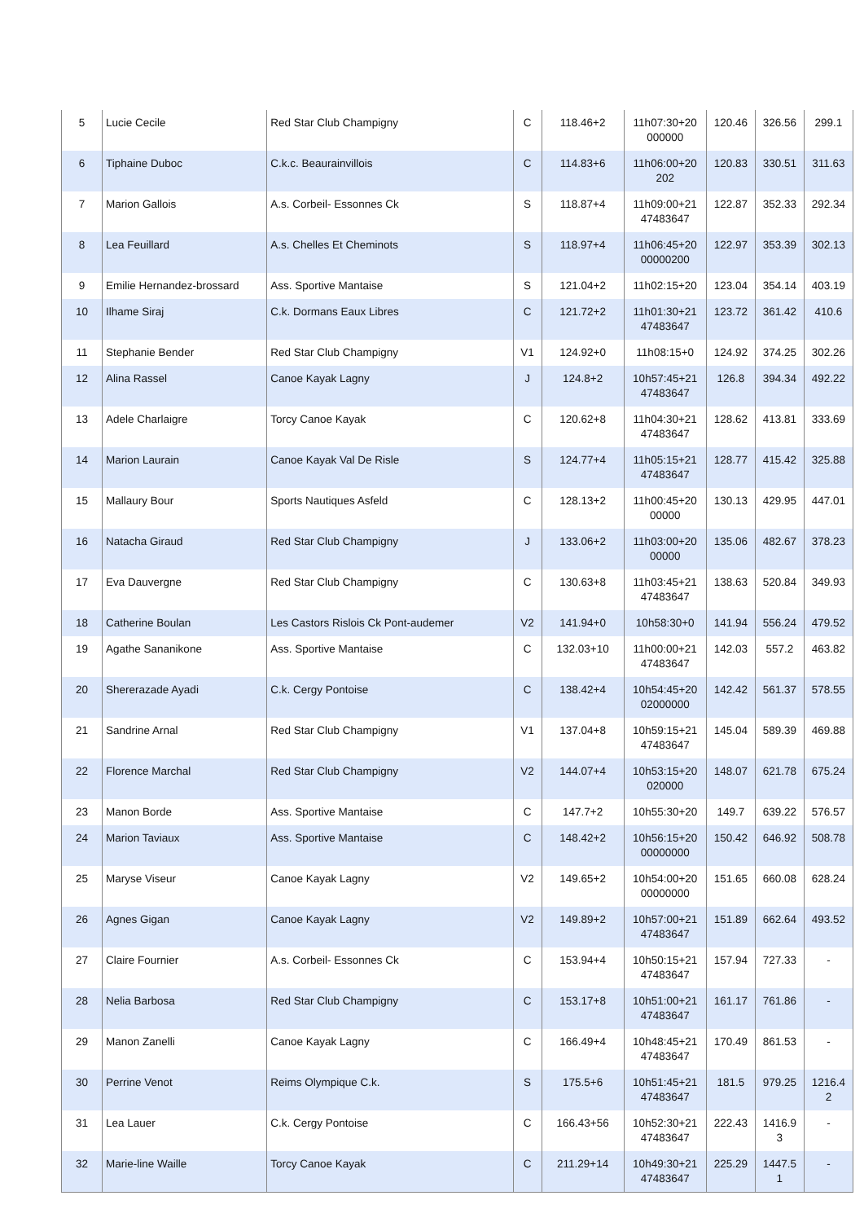| 5 | Lucie Cecile | Red Star Club Champigny | C | 118.46+2 | 11h07:30+20 000000 | 120.46 | 326.56 | 299.1 |
| 6 | Tiphaine Duboc | C.k.c. Beaurainvillois | C | 114.83+6 | 11h06:00+20 202 | 120.83 | 330.51 | 311.63 |
| 7 | Marion Gallois | A.s. Corbeil- Essonnes Ck | S | 118.87+4 | 11h09:00+21 47483647 | 122.87 | 352.33 | 292.34 |
| 8 | Lea Feuillard | A.s. Chelles Et Cheminots | S | 118.97+4 | 11h06:45+20 00000200 | 122.97 | 353.39 | 302.13 |
| 9 | Emilie Hernandez-brossard | Ass. Sportive Mantaise | S | 121.04+2 | 11h02:15+20 | 123.04 | 354.14 | 403.19 |
| 10 | Ilhame Siraj | C.k. Dormans Eaux Libres | C | 121.72+2 | 11h01:30+21 47483647 | 123.72 | 361.42 | 410.6 |
| 11 | Stephanie Bender | Red Star Club Champigny | V1 | 124.92+0 | 11h08:15+0 | 124.92 | 374.25 | 302.26 |
| 12 | Alina Rassel | Canoe Kayak Lagny | J | 124.8+2 | 10h57:45+21 47483647 | 126.8 | 394.34 | 492.22 |
| 13 | Adele Charlaigre | Torcy Canoe Kayak | C | 120.62+8 | 11h04:30+21 47483647 | 128.62 | 413.81 | 333.69 |
| 14 | Marion Laurain | Canoe Kayak Val De Risle | S | 124.77+4 | 11h05:15+21 47483647 | 128.77 | 415.42 | 325.88 |
| 15 | Mallaury Bour | Sports Nautiques Asfeld | C | 128.13+2 | 11h00:45+20 00000 | 130.13 | 429.95 | 447.01 |
| 16 | Natacha Giraud | Red Star Club Champigny | J | 133.06+2 | 11h03:00+20 00000 | 135.06 | 482.67 | 378.23 |
| 17 | Eva Dauvergne | Red Star Club Champigny | C | 130.63+8 | 11h03:45+21 47483647 | 138.63 | 520.84 | 349.93 |
| 18 | Catherine Boulan | Les Castors Rislois Ck Pont-audemer | V2 | 141.94+0 | 10h58:30+0 | 141.94 | 556.24 | 479.52 |
| 19 | Agathe Sananikone | Ass. Sportive Mantaise | C | 132.03+10 | 11h00:00+21 47483647 | 142.03 | 557.2 | 463.82 |
| 20 | Shererazade Ayadi | C.k. Cergy Pontoise | C | 138.42+4 | 10h54:45+20 02000000 | 142.42 | 561.37 | 578.55 |
| 21 | Sandrine Arnal | Red Star Club Champigny | V1 | 137.04+8 | 10h59:15+21 47483647 | 145.04 | 589.39 | 469.88 |
| 22 | Florence Marchal | Red Star Club Champigny | V2 | 144.07+4 | 10h53:15+20 020000 | 148.07 | 621.78 | 675.24 |
| 23 | Manon Borde | Ass. Sportive Mantaise | C | 147.7+2 | 10h55:30+20 | 149.7 | 639.22 | 576.57 |
| 24 | Marion Taviaux | Ass. Sportive Mantaise | C | 148.42+2 | 10h56:15+20 00000000 | 150.42 | 646.92 | 508.78 |
| 25 | Maryse Viseur | Canoe Kayak Lagny | V2 | 149.65+2 | 10h54:00+20 00000000 | 151.65 | 660.08 | 628.24 |
| 26 | Agnes Gigan | Canoe Kayak Lagny | V2 | 149.89+2 | 10h57:00+21 47483647 | 151.89 | 662.64 | 493.52 |
| 27 | Claire Fournier | A.s. Corbeil- Essonnes Ck | C | 153.94+4 | 10h50:15+21 47483647 | 157.94 | 727.33 | - |
| 28 | Nelia Barbosa | Red Star Club Champigny | C | 153.17+8 | 10h51:00+21 47483647 | 161.17 | 761.86 | - |
| 29 | Manon Zanelli | Canoe Kayak Lagny | C | 166.49+4 | 10h48:45+21 47483647 | 170.49 | 861.53 | - |
| 30 | Perrine Venot | Reims Olympique C.k. | S | 175.5+6 | 10h51:45+21 47483647 | 181.5 | 979.25 | 1216.4 2 |
| 31 | Lea Lauer | C.k. Cergy Pontoise | C | 166.43+56 | 10h52:30+21 47483647 | 222.43 | 1416.9 3 | - |
| 32 | Marie-line Waille | Torcy Canoe Kayak | C | 211.29+14 | 10h49:30+21 47483647 | 225.29 | 1447.5 1 | - |